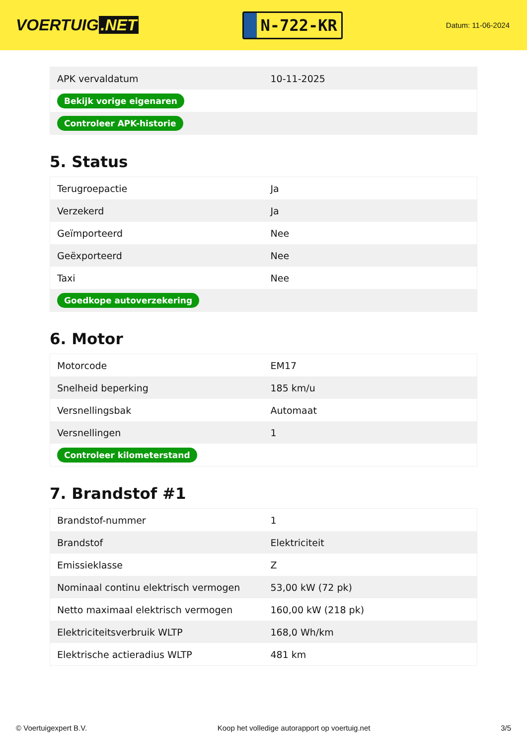VOERTUIG.NET
N-722-KR
Datum: 11-06-2024
| APK vervaldatum | 10-11-2025 |
| Bekijk vorige eigenaren | |
| Controleer APK-historie | |
5. Status
| Terugroepactie | Ja |
| Verzekerd | Ja |
| Geïmporteerd | Nee |
| Geëxporteerd | Nee |
| Taxi | Nee |
| Goedkope autoverzekering | |
6. Motor
| Motorcode | EM17 |
| Snelheid beperking | 185 km/u |
| Versnellingsbak | Automaat |
| Versnellingen | 1 |
| Controleer kilometerstand | |
7. Brandstof #1
| Brandstof-nummer | 1 |
| Brandstof | Elektriciteit |
| Emissieklasse | Z |
| Nominaal continu elektrisch vermogen | 53,00 kW (72 pk) |
| Netto maximaal elektrisch vermogen | 160,00 kW (218 pk) |
| Elektriciteitsverbruik WLTP | 168,0 Wh/km |
| Elektrische actieradius WLTP | 481 km |
© Voertuigexpert B.V. Koop het volledige autorapport op voertuig.net 3/5